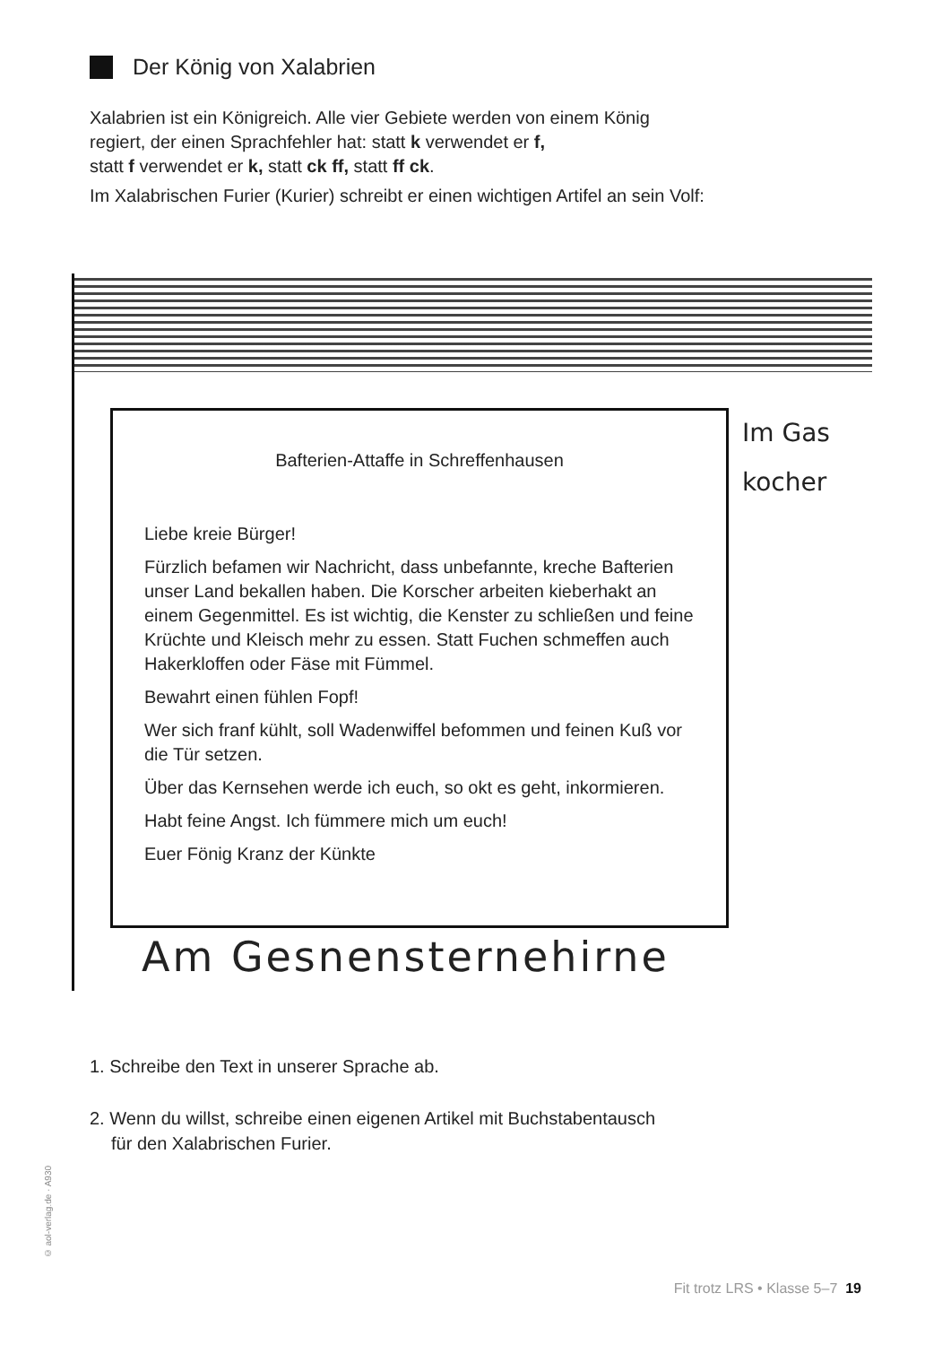Der König von Xalabrien
Xalabrien ist ein Königreich. Alle vier Gebiete werden von einem König
regiert, der einen Sprachfehler hat: statt k verwendet er f,
statt f verwendet er k, statt ck ff, statt ff ck.
Im Xalabrischen Furier (Kurier) schreibt er einen wichtigen Artifel an sein Volf:
Bafterien-Attaffe in Schreffenhausen
Liebe kreie Bürger!
Fürzlich befamen wir Nachricht, dass unbefannte, kreche Bafterien unser Land bekallen haben. Die Korscher arbeiten kieberhakt an einem Gegenmittel. Es ist wichtig, die Kenster zu schließen und feine Krüchte und Kleisch mehr zu essen. Statt Fuchen schmeffen auch Hakerkloffen oder Fäse mit Fümmel.
Bewahrt einen fühlen Fopf!
Wer sich franf kühlt, soll Wadenwiffel befommen und feinen Kuß vor die Tür setzen.
Über das Kernsehen werde ich euch, so okt es geht, inkormieren.
Habt feine Angst. Ich fümmere mich um euch!
Euer Fönig Kranz der Künkte
Im Gas
kocher
Am Gesnensternehirne
1. Schreibe den Text in unserer Sprache ab.
2. Wenn du willst, schreibe einen eigenen Artikel mit Buchstabentausch
für den Xalabrischen Furier.
© aol-verlag.de · A930
Fit trotz LRS • Klasse 5–7 19